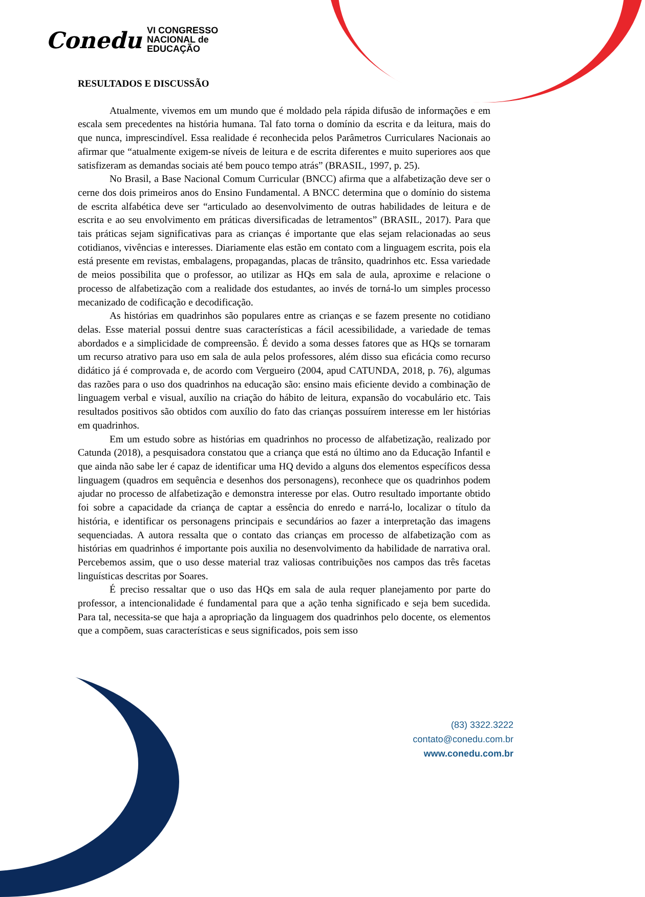Conedu VI CONGRESSO
NACIONAL de
EDUCAÇÃO
RESULTADOS E DISCUSSÃO
Atualmente, vivemos em um mundo que é moldado pela rápida difusão de informações e em escala sem precedentes na história humana. Tal fato torna o domínio da escrita e da leitura, mais do que nunca, imprescindível. Essa realidade é reconhecida pelos Parâmetros Curriculares Nacionais ao afirmar que “atualmente exigem-se níveis de leitura e de escrita diferentes e muito superiores aos que satisfizeram as demandas sociais até bem pouco tempo atrás” (BRASIL, 1997, p. 25).
No Brasil, a Base Nacional Comum Curricular (BNCC) afirma que a alfabetização deve ser o cerne dos dois primeiros anos do Ensino Fundamental. A BNCC determina que o domínio do sistema de escrita alfabética deve ser “articulado ao desenvolvimento de outras habilidades de leitura e de escrita e ao seu envolvimento em práticas diversificadas de letramentos” (BRASIL, 2017). Para que tais práticas sejam significativas para as crianças é importante que elas sejam relacionadas ao seus cotidianos, vivências e interesses. Diariamente elas estão em contato com a linguagem escrita, pois ela está presente em revistas, embalagens, propagandas, placas de trânsito, quadrinhos etc. Essa variedade de meios possibilita que o professor, ao utilizar as HQs em sala de aula, aproxime e relacione o processo de alfabetização com a realidade dos estudantes, ao invés de torná-lo um simples processo mecanizado de codificação e decodificação.
As histórias em quadrinhos são populares entre as crianças e se fazem presente no cotidiano delas. Esse material possui dentre suas características a fácil acessibilidade, a variedade de temas abordados e a simplicidade de compreensão. É devido a soma desses fatores que as HQs se tornaram um recurso atrativo para uso em sala de aula pelos professores, além disso sua eficácia como recurso didático já é comprovada e, de acordo com Vergueiro (2004, apud CATUNDA, 2018, p. 76), algumas das razões para o uso dos quadrinhos na educação são: ensino mais eficiente devido a combinação de linguagem verbal e visual, auxílio na criação do hábito de leitura, expansão do vocabulário etc. Tais resultados positivos são obtidos com auxílio do fato das crianças possuírem interesse em ler histórias em quadrinhos.
Em um estudo sobre as histórias em quadrinhos no processo de alfabetização, realizado por Catunda (2018), a pesquisadora constatou que a criança que está no último ano da Educação Infantil e que ainda não sabe ler é capaz de identificar uma HQ devido a alguns dos elementos específicos dessa linguagem (quadros em sequência e desenhos dos personagens), reconhece que os quadrinhos podem ajudar no processo de alfabetização e demonstra interesse por elas. Outro resultado importante obtido foi sobre a capacidade da criança de captar a essência do enredo e narrá-lo, localizar o título da história, e identificar os personagens principais e secundários ao fazer a interpretação das imagens sequenciadas. A autora ressalta que o contato das crianças em processo de alfabetização com as histórias em quadrinhos é importante pois auxilia no desenvolvimento da habilidade de narrativa oral. Percebemos assim, que o uso desse material traz valiosas contribuições nos campos das três facetas linguísticas descritas por Soares.
É preciso ressaltar que o uso das HQs em sala de aula requer planejamento por parte do professor, a intencionalidade é fundamental para que a ação tenha significado e seja bem sucedida. Para tal, necessita-se que haja a apropriação da linguagem dos quadrinhos pelo docente, os elementos que a compõem, suas características e seus significados, pois sem isso
(83) 3322.3222
contato@conedu.com.br
www.conedu.com.br